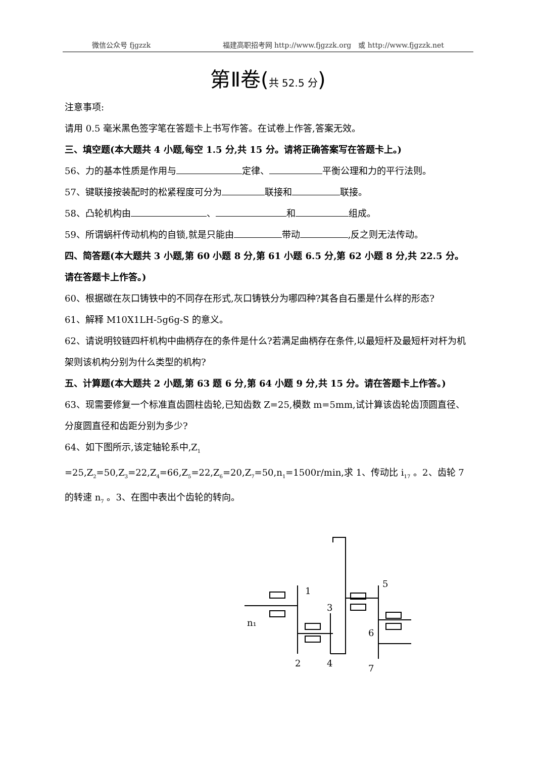微信公众号 fjgzzk 福建高职招考网 http://www.fjgzzk.org　或 http://www.fjgzzk.net
第Ⅱ卷(共 52.5 分)
注意事项:
请用 0.5 毫米黑色签字笔在答题卡上书写作答。在试卷上作答,答案无效。
三、填空题(本大题共 4 小题,每空 1.5 分,共 15 分。请将正确答案写在答题卡上。)
56、力的基本性质是作用与 定律、 平衡公理和力的平行法则。
57、键联接按装配时的松紧程度可分为 联接和 联接。
58、凸轮机构由 、 和 组成。
59、所谓蜗杆传动机构的自锁,就是只能由 带动 ,反之则无法传动。
四、简答题(本大题共 3 小题,第 60 小题 8 分,第 61 小题 6.5 分,第 62 小题 8 分,共 22.5 分。请在答题卡上作答。)
60、根据碳在灰口铸铁中的不同存在形式,灰口铸铁分为哪四种?其各自石墨是什么样的形态?
61、解释 M10X1LH-5g6g-S 的意义。
62、请说明铰链四杆机构中曲柄存在的条件是什么?若满足曲柄存在条件,以最短杆及最短杆对杆为机架则该机构分别为什么类型的机构?
五、计算题(本大题共 2 小题,第 63 题 6 分,第 64 小题 9 分,共 15 分。请在答题卡上作答。)
63、现需要修复一个标准直齿圆柱齿轮,已知齿数 Z=25,模数 m=5mm,试计算该齿轮齿顶圆直径、分度圆直径和齿距分别为多少?
64、如下图所示,该定轴轮系中,Z<sub>1</sub> =25,Z<sub>2</sub>=50,Z<sub>3</sub>=22,Z<sub>4</sub>=66,Z<sub>5</sub>=22,Z<sub>6</sub>=20,Z<sub>7</sub>=50,n<sub>1</sub>=1500r/min,求 1、传动比 i<sub>17</sub> 。2、齿轮 7 的转速 n<sub>7</sub> 。3、在图中表出个齿轮的转向。
1
2
3
4
5
6
7
n₁